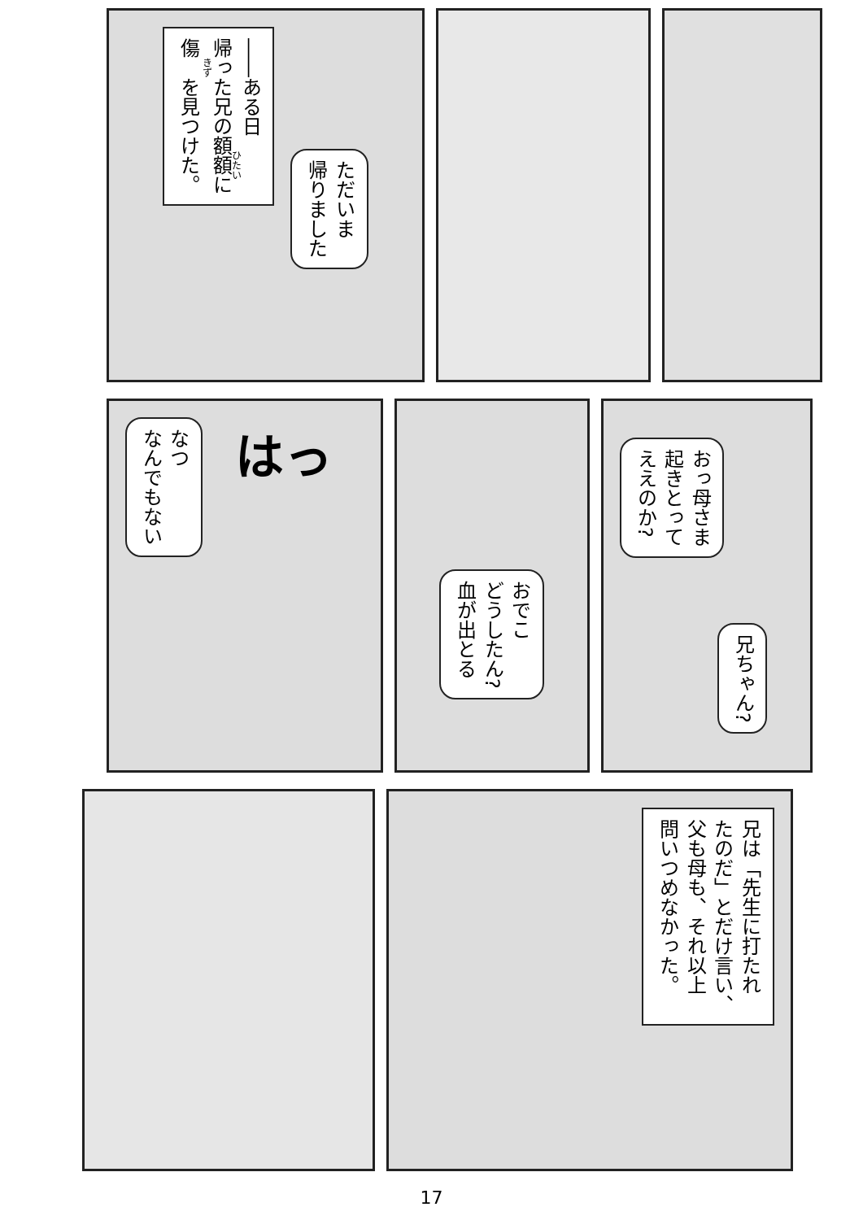――ある日
帰った兄の額額に
傷を見つけた。
ただいま
帰りました
なつ
なんでもない
はっ
おでこ
どうしたん?
血が出とる
おっ母さま
起きとって
ええのか?
兄ちゃん?
兄は「先生に打たれ
たのだ」とだけ言い、
父も母も、それ以上
問いつめなかった。
17